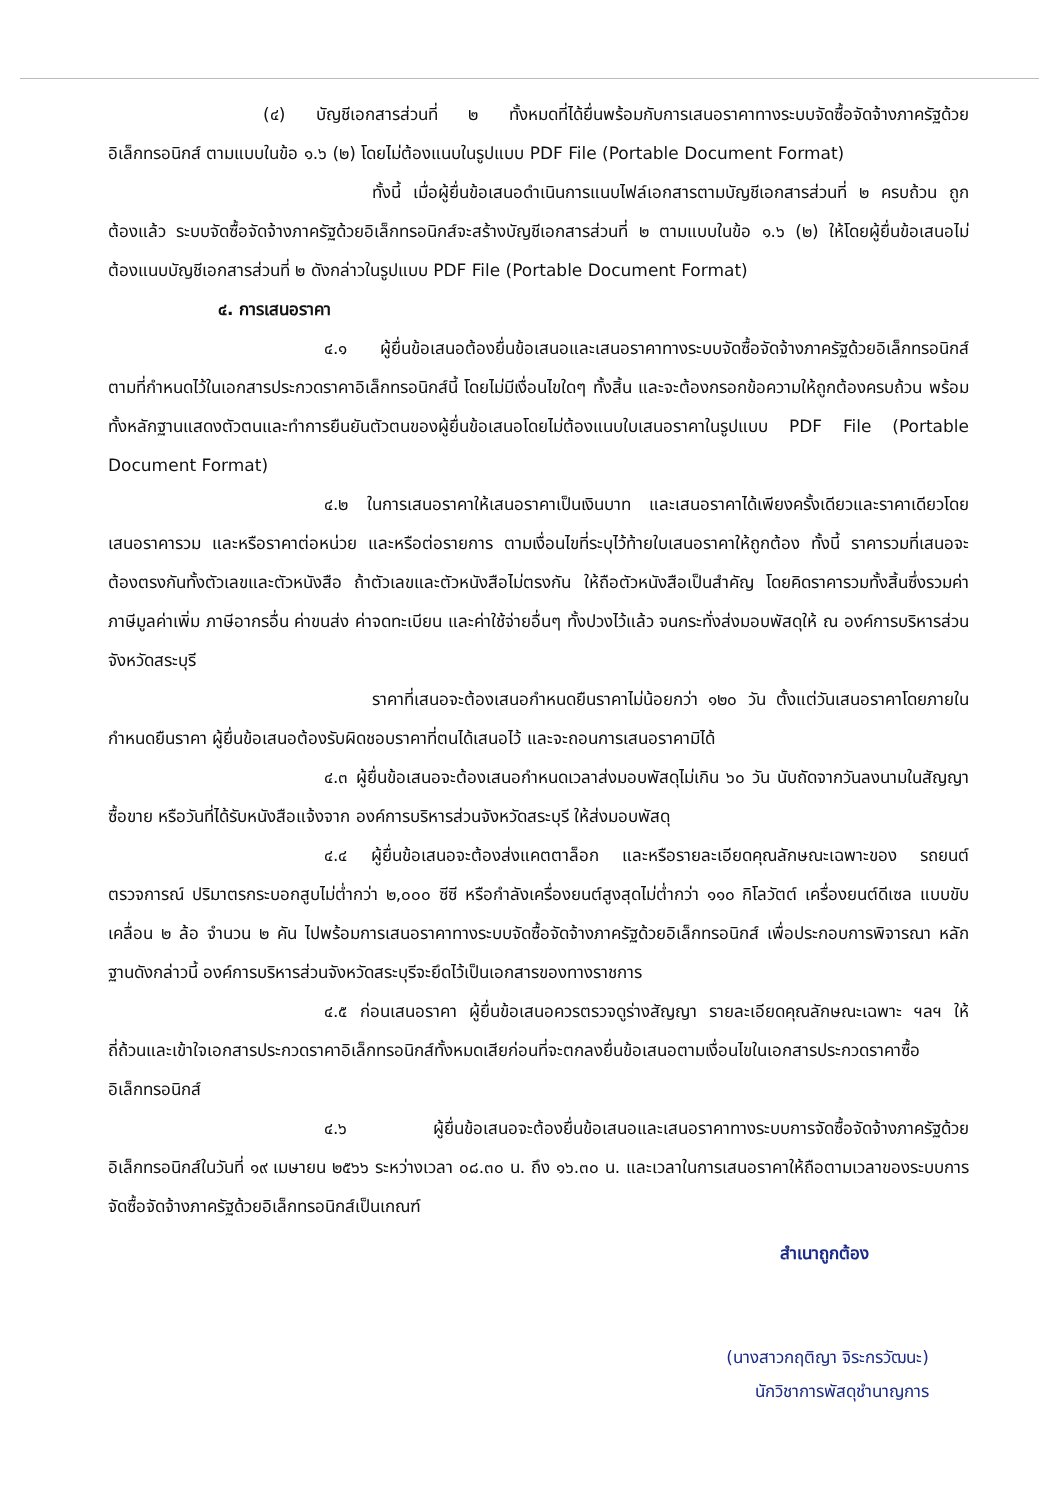(๔) บัญชีเอกสารส่วนที่ ๒ ทั้งหมดที่ได้ยื่นพร้อมกับการเสนอราคาทางระบบจัดซื้อจัดจ้างภาครัฐด้วยอิเล็กทรอนิกส์ ตามแบบในข้อ ๑.๖ (๒) โดยไม่ต้องแนบในรูปแบบ PDF File (Portable Document Format)
ทั้งนี้ เมื่อผู้ยื่นข้อเสนอดำเนินการแนบไฟล์เอกสารตามบัญชีเอกสารส่วนที่ ๒ ครบถ้วน ถูกต้องแล้ว ระบบจัดซื้อจัดจ้างภาครัฐด้วยอิเล็กทรอนิกส์จะสร้างบัญชีเอกสารส่วนที่ ๒ ตามแบบในข้อ ๑.๖ (๒) ให้โดยผู้ยื่นข้อเสนอไม่ต้องแนบบัญชีเอกสารส่วนที่ ๒ ดังกล่าวในรูปแบบ PDF File (Portable Document Format)
๔. การเสนอราคา
๔.๑ ผู้ยื่นข้อเสนอต้องยื่นข้อเสนอและเสนอราคาทางระบบจัดซื้อจัดจ้างภาครัฐด้วยอิเล็กทรอนิกส์ตามที่กำหนดไว้ในเอกสารประกวดราคาอิเล็กทรอนิกส์นี้ โดยไม่มีเงื่อนไขใดๆ ทั้งสิ้น และจะต้องกรอกข้อความให้ถูกต้องครบถ้วน พร้อมทั้งหลักฐานแสดงตัวตนและทำการยืนยันตัวตนของผู้ยื่นข้อเสนอโดยไม่ต้องแนบใบเสนอราคาในรูปแบบ PDF File (Portable Document Format)
๔.๒ ในการเสนอราคาให้เสนอราคาเป็นเงินบาท และเสนอราคาได้เพียงครั้งเดียวและราคาเดียวโดยเสนอราคารวม และหรือราคาต่อหน่วย และหรือต่อรายการ ตามเงื่อนไขที่ระบุไว้ท้ายใบเสนอราคาให้ถูกต้อง ทั้งนี้ ราคารวมที่เสนอจะต้องตรงกันทั้งตัวเลขและตัวหนังสือ ถ้าตัวเลขและตัวหนังสือไม่ตรงกัน ให้ถือตัวหนังสือเป็นสำคัญ โดยคิดราคารวมทั้งสิ้นซึ่งรวมค่าภาษีมูลค่าเพิ่ม ภาษีอากรอื่น ค่าขนส่ง ค่าจดทะเบียน และค่าใช้จ่ายอื่นๆ ทั้งปวงไว้แล้ว จนกระทั่งส่งมอบพัสดุให้ ณ องค์การบริหารส่วนจังหวัดสระบุรี
ราคาที่เสนอจะต้องเสนอกำหนดยืนราคาไม่น้อยกว่า ๑๒๐ วัน ตั้งแต่วันเสนอราคาโดยภายในกำหนดยืนราคา ผู้ยื่นข้อเสนอต้องรับผิดชอบราคาที่ตนได้เสนอไว้ และจะถอนการเสนอราคามิได้
๔.๓ ผู้ยื่นข้อเสนอจะต้องเสนอกำหนดเวลาส่งมอบพัสดุไม่เกิน ๖๐ วัน นับถัดจากวันลงนามในสัญญาซื้อขาย หรือวันที่ได้รับหนังสือแจ้งจาก องค์การบริหารส่วนจังหวัดสระบุรี ให้ส่งมอบพัสดุ
๔.๔ ผู้ยื่นข้อเสนอจะต้องส่งแคตตาล็อก และหรือรายละเอียดคุณลักษณะเฉพาะของ รถยนต์ตรวจการณ์ ปริมาตรกระบอกสูบไม่ต่ำกว่า ๒,๐๐๐ ซีซี หรือกำลังเครื่องยนต์สูงสุดไม่ต่ำกว่า ๑๑๐ กิโลวัตต์ เครื่องยนต์ดีเซล แบบขับเคลื่อน ๒ ล้อ จำนวน ๒ คัน ไปพร้อมการเสนอราคาทางระบบจัดซื้อจัดจ้างภาครัฐด้วยอิเล็กทรอนิกส์ เพื่อประกอบการพิจารณา หลักฐานดังกล่าวนี้ องค์การบริหารส่วนจังหวัดสระบุรีจะยึดไว้เป็นเอกสารของทางราชการ
๔.๕ ก่อนเสนอราคา ผู้ยื่นข้อเสนอควรตรวจดูร่างสัญญา รายละเอียดคุณลักษณะเฉพาะ ฯลฯ ให้ถี่ถ้วนและเข้าใจเอกสารประกวดราคาอิเล็กทรอนิกส์ทั้งหมดเสียก่อนที่จะตกลงยื่นข้อเสนอตามเงื่อนไขในเอกสารประกวดราคาซื้ออิเล็กทรอนิกส์
๔.๖ ผู้ยื่นข้อเสนอจะต้องยื่นข้อเสนอและเสนอราคาทางระบบการจัดซื้อจัดจ้างภาครัฐด้วยอิเล็กทรอนิกส์ในวันที่ ๑๙ เมษายน ๒๕๖๖ ระหว่างเวลา ๐๘.๓๐ น. ถึง ๑๖.๓๐ น. และเวลาในการเสนอราคาให้ถือตามเวลาของระบบการจัดซื้อจัดจ้างภาครัฐด้วยอิเล็กทรอนิกส์เป็นเกณฑ์
สำเนาถูกต้อง
(นางสาวกฤติญา จิระกรวัฒนะ)
นักวิชาการพัสดุชำนาญการ